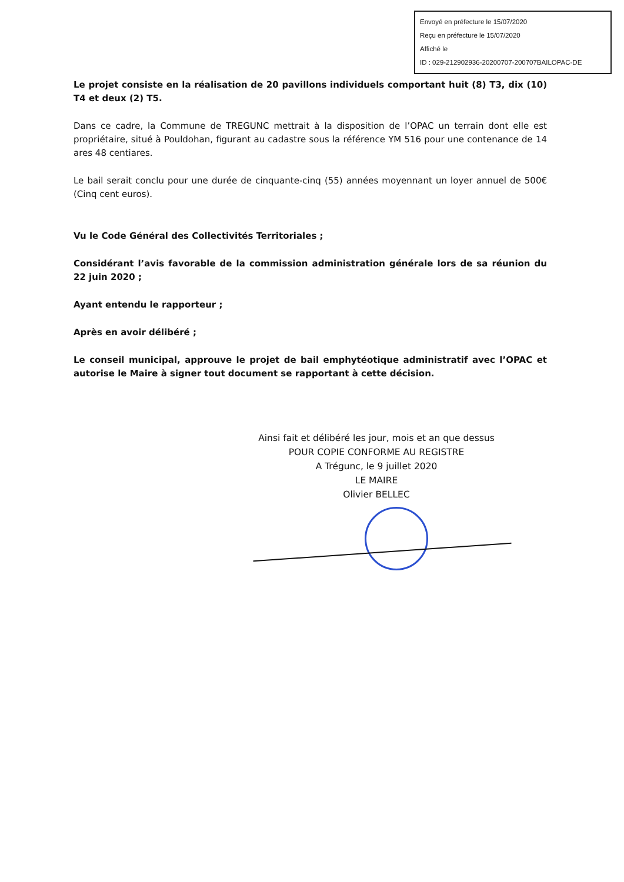Envoyé en préfecture le 15/07/2020
Reçu en préfecture le 15/07/2020
Affiché le
ID : 029-212902936-20200707-200707BAILOPAC-DE
Le projet consiste en la réalisation de 20 pavillons individuels comportant huit (8) T3, dix (10) T4 et deux (2) T5.
Dans ce cadre, la Commune de TREGUNC mettrait à la disposition de l’OPAC un terrain dont elle est propriétaire, situé à Pouldohan, figurant au cadastre sous la référence YM 516 pour une contenance de 14 ares 48 centiares.
Le bail serait conclu pour une durée de cinquante-cinq (55) années moyennant un loyer annuel de 500€ (Cinq cent euros).
Vu le Code Général des Collectivités Territoriales ;
Considérant l’avis favorable de la commission administration générale lors de sa réunion du 22 juin 2020 ;
Ayant entendu le rapporteur ;
Après en avoir délibéré ;
Le conseil municipal, approuve le projet de bail emphytéotique administratif avec l’OPAC et autorise le Maire à signer tout document se rapportant à cette décision.
Ainsi fait et délibéré les jour, mois et an que dessus
POUR COPIE CONFORME AU REGISTRE
A Trégunc, le 9 juillet 2020
LE MAIRE
Olivier BELLEC